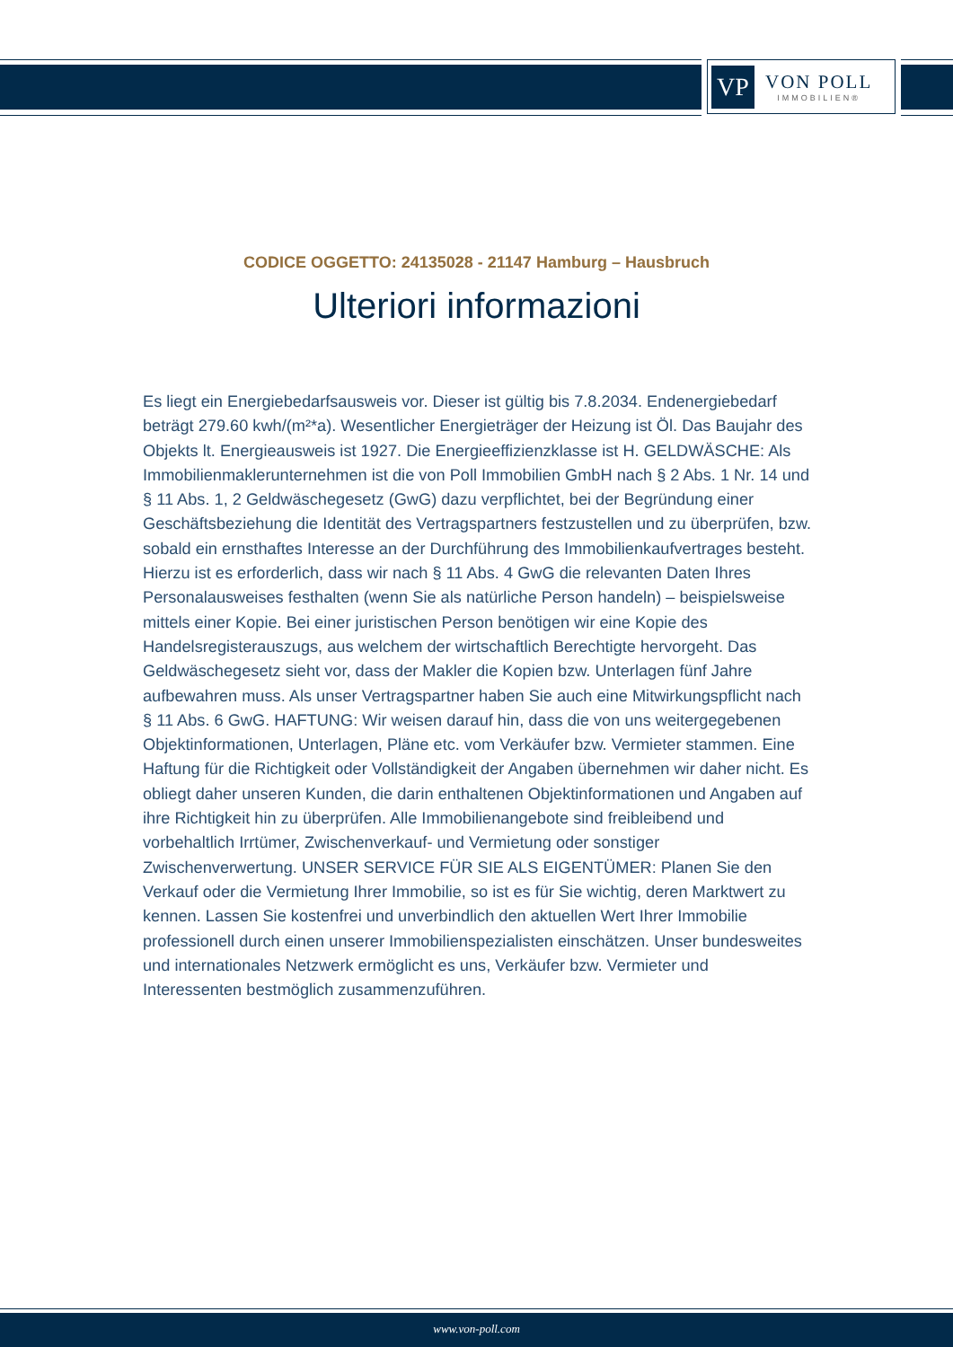VP
VON POLL
IMMOBILIEN®
CODICE OGGETTO: 24135028 - 21147 Hamburg – Hausbruch
Ulteriori informazioni
Es liegt ein Energiebedarfsausweis vor. Dieser ist gültig bis 7.8.2034. Endenergiebedarf beträgt 279.60 kwh/(m²*a). Wesentlicher Energieträger der Heizung ist Öl. Das Baujahr des Objekts lt. Energieausweis ist 1927. Die Energieeffizienzklasse ist H. GELDWÄSCHE: Als Immobilienmaklerunternehmen ist die von Poll Immobilien GmbH nach § 2 Abs. 1 Nr. 14 und § 11 Abs. 1, 2 Geldwäschegesetz (GwG) dazu verpflichtet, bei der Begründung einer Geschäftsbeziehung die Identität des Vertragspartners festzustellen und zu überprüfen, bzw. sobald ein ernsthaftes Interesse an der Durchführung des Immobilienkaufvertrages besteht. Hierzu ist es erforderlich, dass wir nach § 11 Abs. 4 GwG die relevanten Daten Ihres Personalausweises festhalten (wenn Sie als natürliche Person handeln) – beispielsweise mittels einer Kopie. Bei einer juristischen Person benötigen wir eine Kopie des Handelsregisterauszugs, aus welchem der wirtschaftlich Berechtigte hervorgeht. Das Geldwäschegesetz sieht vor, dass der Makler die Kopien bzw. Unterlagen fünf Jahre aufbewahren muss. Als unser Vertragspartner haben Sie auch eine Mitwirkungspflicht nach § 11 Abs. 6 GwG. HAFTUNG: Wir weisen darauf hin, dass die von uns weitergegebenen Objektinformationen, Unterlagen, Pläne etc. vom Verkäufer bzw. Vermieter stammen. Eine Haftung für die Richtigkeit oder Vollständigkeit der Angaben übernehmen wir daher nicht. Es obliegt daher unseren Kunden, die darin enthaltenen Objektinformationen und Angaben auf ihre Richtigkeit hin zu überprüfen. Alle Immobilienangebote sind freibleibend und vorbehaltlich Irrtümer, Zwischenverkauf- und Vermietung oder sonstiger Zwischenverwertung. UNSER SERVICE FÜR SIE ALS EIGENTÜMER: Planen Sie den Verkauf oder die Vermietung Ihrer Immobilie, so ist es für Sie wichtig, deren Marktwert zu kennen. Lassen Sie kostenfrei und unverbindlich den aktuellen Wert Ihrer Immobilie professionell durch einen unserer Immobilienspezialisten einschätzen. Unser bundesweites und internationales Netzwerk ermöglicht es uns, Verkäufer bzw. Vermieter und Interessenten bestmöglich zusammenzuführen.
www.von-poll.com